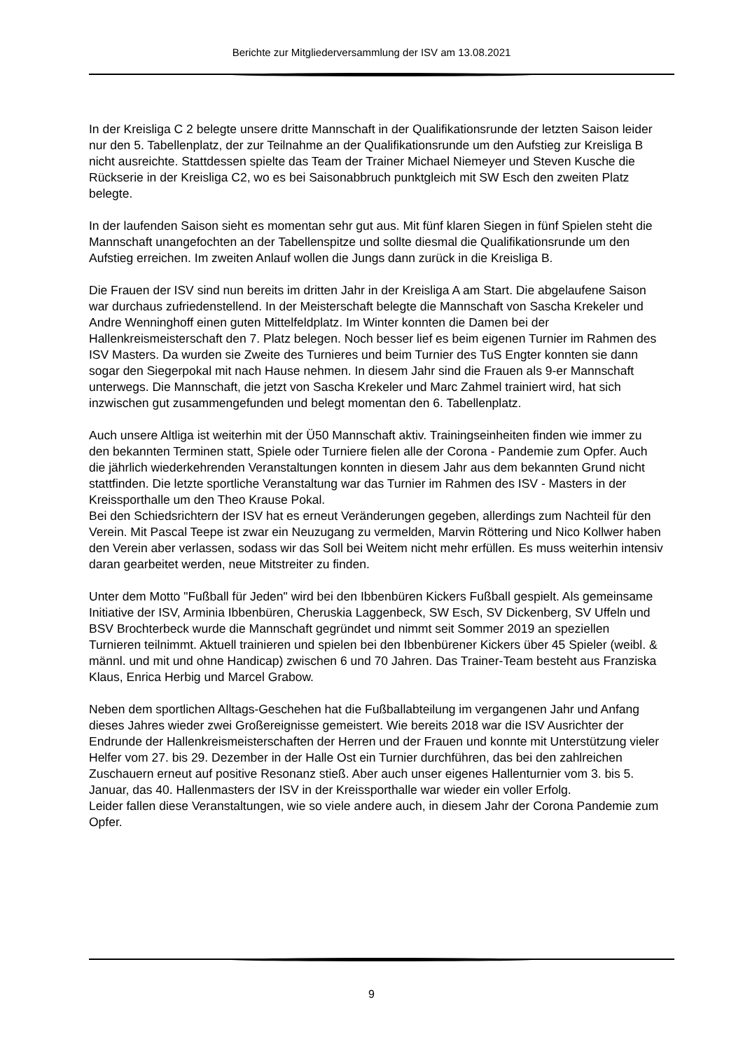Berichte zur Mitgliederversammlung der ISV am 13.08.2021
In der Kreisliga C 2 belegte unsere dritte Mannschaft in der Qualifikationsrunde der letzten Saison leider nur den 5. Tabellenplatz, der zur Teilnahme an der Qualifikationsrunde um den Aufstieg zur Kreisliga B nicht ausreichte. Stattdessen spielte das Team der Trainer Michael Niemeyer und Steven Kusche die Rückserie in der Kreisliga C2, wo es bei Saisonabbruch punktgleich mit SW Esch den zweiten Platz belegte.
In der laufenden Saison sieht es momentan sehr gut aus. Mit fünf klaren Siegen in fünf Spielen steht die Mannschaft unangefochten an der Tabellenspitze und sollte diesmal die Qualifikationsrunde um den Aufstieg erreichen. Im zweiten Anlauf wollen die Jungs dann zurück in die Kreisliga B.
Die Frauen der ISV sind nun bereits im dritten Jahr in der Kreisliga A am Start. Die abgelaufene Saison war durchaus zufriedenstellend. In der Meisterschaft belegte die Mannschaft von Sascha Krekeler und Andre Wenninghoff einen guten Mittelfeldplatz. Im Winter konnten die Damen bei der Hallenkreismeisterschaft den 7. Platz belegen. Noch besser lief es beim eigenen Turnier im Rahmen des ISV Masters. Da wurden sie Zweite des Turnieres und beim Turnier des TuS Engter konnten sie dann sogar den Siegerpokal mit nach Hause nehmen. In diesem Jahr sind die Frauen als 9-er Mannschaft unterwegs. Die Mannschaft, die jetzt von Sascha Krekeler und Marc Zahmel trainiert wird, hat sich inzwischen gut zusammengefunden und belegt momentan den 6. Tabellenplatz.
Auch unsere Altliga ist weiterhin mit der Ü50 Mannschaft aktiv. Trainingseinheiten finden wie immer zu den bekannten Terminen statt, Spiele oder Turniere fielen alle der Corona - Pandemie zum Opfer. Auch die jährlich wiederkehrenden Veranstaltungen konnten in diesem Jahr aus dem bekannten Grund nicht stattfinden. Die letzte sportliche Veranstaltung war das Turnier im Rahmen des ISV - Masters in der Kreissporthalle um den Theo Krause Pokal.
Bei den Schiedsrichtern der ISV hat es erneut Veränderungen gegeben, allerdings zum Nachteil für den Verein. Mit Pascal Teepe ist zwar ein Neuzugang zu vermelden, Marvin Röttering und Nico Kollwer haben den Verein aber verlassen, sodass wir das Soll bei Weitem nicht mehr erfüllen. Es muss weiterhin intensiv daran gearbeitet werden, neue Mitstreiter zu finden.
Unter dem Motto "Fußball für Jeden" wird bei den Ibbenbüren Kickers Fußball gespielt. Als gemeinsame Initiative der ISV, Arminia Ibbenbüren, Cheruskia Laggenbeck, SW Esch, SV Dickenberg, SV Uffeln und BSV Brochterbeck wurde die Mannschaft gegründet und nimmt seit Sommer 2019 an speziellen Turnieren teilnimmt. Aktuell trainieren und spielen bei den Ibbenbürener Kickers über 45 Spieler (weibl. & männl. und mit und ohne Handicap) zwischen 6 und 70 Jahren. Das Trainer-Team besteht aus Franziska Klaus, Enrica Herbig und Marcel Grabow.
Neben dem sportlichen Alltags-Geschehen hat die Fußballabteilung im vergangenen Jahr und Anfang dieses Jahres wieder zwei Großereignisse gemeistert. Wie bereits 2018 war die ISV Ausrichter der Endrunde der Hallenkreismeisterschaften der Herren und der Frauen und konnte mit Unterstützung vieler Helfer vom 27. bis 29. Dezember in der Halle Ost ein Turnier durchführen, das bei den zahlreichen Zuschauern erneut auf positive Resonanz stieß. Aber auch unser eigenes Hallenturnier vom 3. bis 5. Januar, das 40. Hallenmasters der ISV in der Kreissporthalle war wieder ein voller Erfolg.
Leider fallen diese Veranstaltungen, wie so viele andere auch, in diesem Jahr der Corona Pandemie zum Opfer.
9